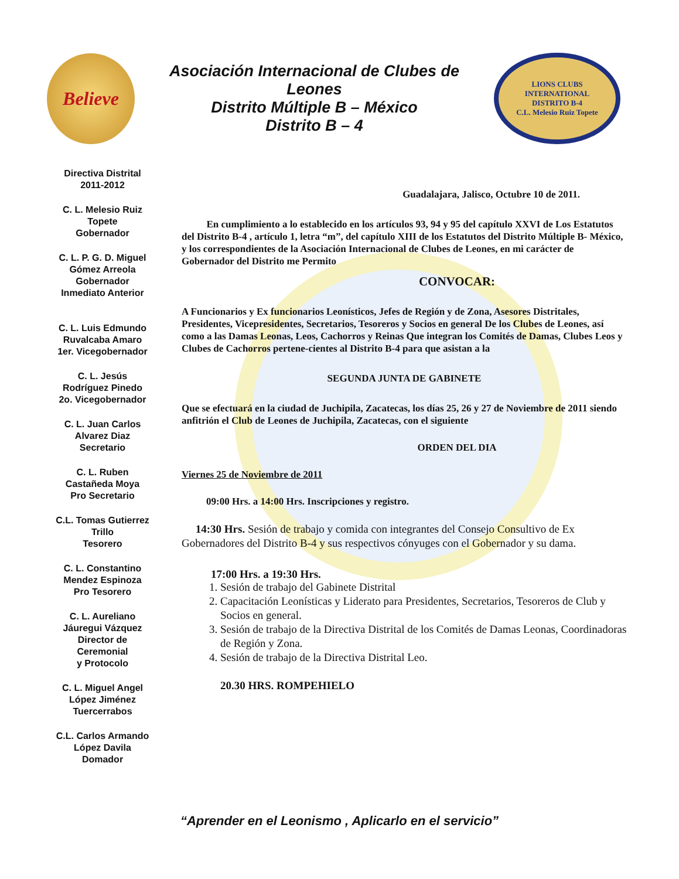Believe
Asociación Internacional de Clubes de
Leones
Distrito Múltiple B – México
Distrito B – 4
LIONS CLUBS INTERNATIONAL
DISTRITO B-4
C.L. Melesio Ruiz Topete
Directiva Distrital
2011-2012
C. L. Melesio Ruiz
Topete
Gobernador
C. L. P. G. D. Miguel
Gómez Arreola
Gobernador
Inmediato Anterior
C. L. Luis Edmundo
Ruvalcaba Amaro
1er. Vicegobernador
C. L. Jesús
Rodríguez Pinedo
2o. Vicegobernador
C. L. Juan Carlos
Alvarez Diaz
Secretario
C. L. Ruben
Castañeda Moya
Pro Secretario
C.L. Tomas Gutierrez
Trillo
Tesorero
C. L. Constantino
Mendez Espinoza
Pro Tesorero
C. L. Aureliano
Jáuregui Vázquez
Director de
Ceremonial
y Protocolo
C. L. Miguel Angel
López Jiménez
Tuercerrabos
C.L. Carlos Armando
López Davila
Domador
Guadalajara, Jalisco, Octubre 10 de 2011.
En cumplimiento a lo establecido en los artículos 93, 94 y 95 del capítulo XXVI de Los Estatutos del Distrito B-4 , artículo 1, letra “m”, del capítulo XIII de los Estatutos del Distrito Múltiple B- México, y los correspondientes de la Asociación Internacional de Clubes de Leones, en mi carácter de Gobernador del Distrito me Permito
CONVOCAR:
A Funcionarios y Ex funcionarios Leonísticos, Jefes de Región y de Zona, Asesores Distritales, Presidentes, Vicepresidentes, Secretarios, Tesoreros y Socios en general De los Clubes de Leones, así como a las Damas Leonas, Leos, Cachorros y Reinas Que integran los Comités de Damas, Clubes Leos y Clubes de Cachorros pertene-cientes al Distrito B-4 para que asistan a la
SEGUNDA JUNTA DE GABINETE
Que se efectuará en la ciudad de Juchipila, Zacatecas, los días 25, 26 y 27 de Noviembre de 2011 siendo anfitrión el Club de Leones de Juchipila, Zacatecas, con el siguiente
ORDEN DEL DIA
Viernes 25 de Noviembre de 2011
09:00 Hrs. a 14:00 Hrs. Inscripciones y registro.
14:30 Hrs. Sesión de trabajo y comida con integrantes del Consejo Consultivo de Ex Gobernadores del Distrito B-4 y sus respectivos cónyuges con el Gobernador y su dama.
17:00 Hrs. a 19:30 Hrs.
1. Sesión de trabajo del Gabinete Distrital
2. Capacitación Leonísticas y Liderato para Presidentes, Secretarios, Tesoreros de Club y Socios en general.
3. Sesión de trabajo de la Directiva Distrital de los Comités de Damas Leonas, Coordinadoras de Región y Zona.
4. Sesión de trabajo de la Directiva Distrital Leo.
20.30 HRS. ROMPEHIELO
“Aprender en el Leonismo , Aplicarlo en el servicio”